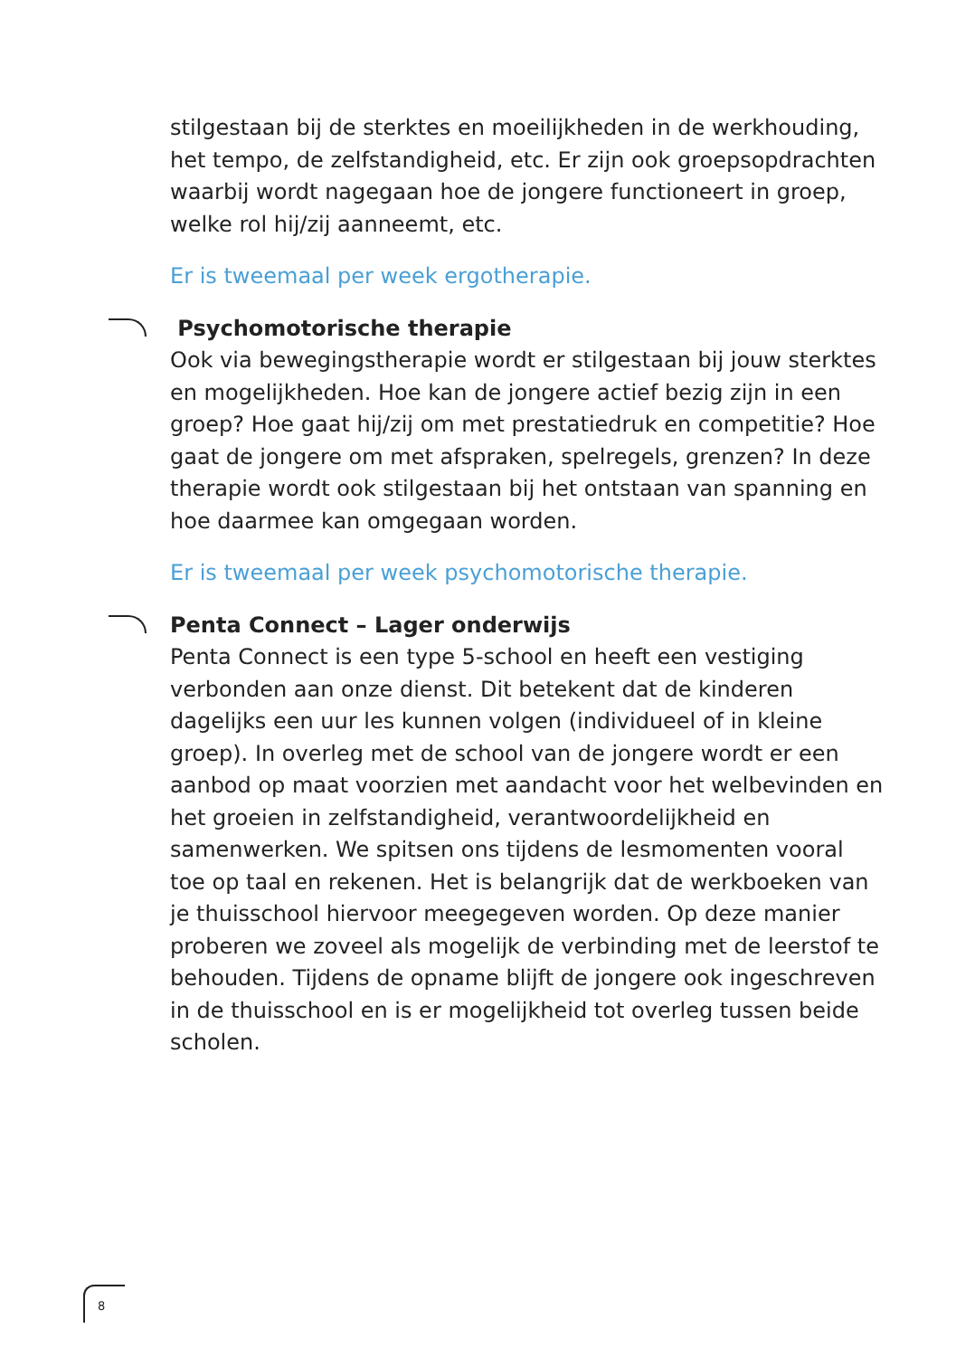stilgestaan bij de sterktes en moeilijkheden in de werkhouding, het tempo, de zelfstandigheid, etc. Er zijn ook groepsopdrachten waarbij wordt nagegaan hoe de jongere functioneert in groep, welke rol hij/zij aanneemt, etc.
Er is tweemaal per week ergotherapie.
Psychomotorische therapie
Ook via bewegingstherapie wordt er stilgestaan bij jouw sterktes en mogelijkheden. Hoe kan de jongere actief bezig zijn in een groep? Hoe gaat hij/zij om met prestatiedruk en competitie? Hoe gaat de jongere om met afspraken, spelregels, grenzen? In deze therapie wordt ook stilgestaan bij het ontstaan van spanning en hoe daarmee kan omgegaan worden.
Er is tweemaal per week psychomotorische therapie.
Penta Connect – Lager onderwijs
Penta Connect is een type 5-school en heeft een vestiging verbonden aan onze dienst. Dit betekent dat de kinderen dagelijks een uur les kunnen volgen (individueel of in kleine groep). In overleg met de school van de jongere wordt er een aanbod op maat voorzien met aandacht voor het welbevinden en het groeien in zelfstandigheid, verantwoordelijkheid en samenwerken. We spitsen ons tijdens de lesmomenten vooral toe op taal en rekenen. Het is belangrijk dat de werkboeken van je thuisschool hiervoor meegegeven worden. Op deze manier proberen we zoveel als mogelijk de verbinding met de leerstof te behouden. Tijdens de opname blijft de jongere ook ingeschreven in de thuisschool en is er mogelijkheid tot overleg tussen beide scholen.
8